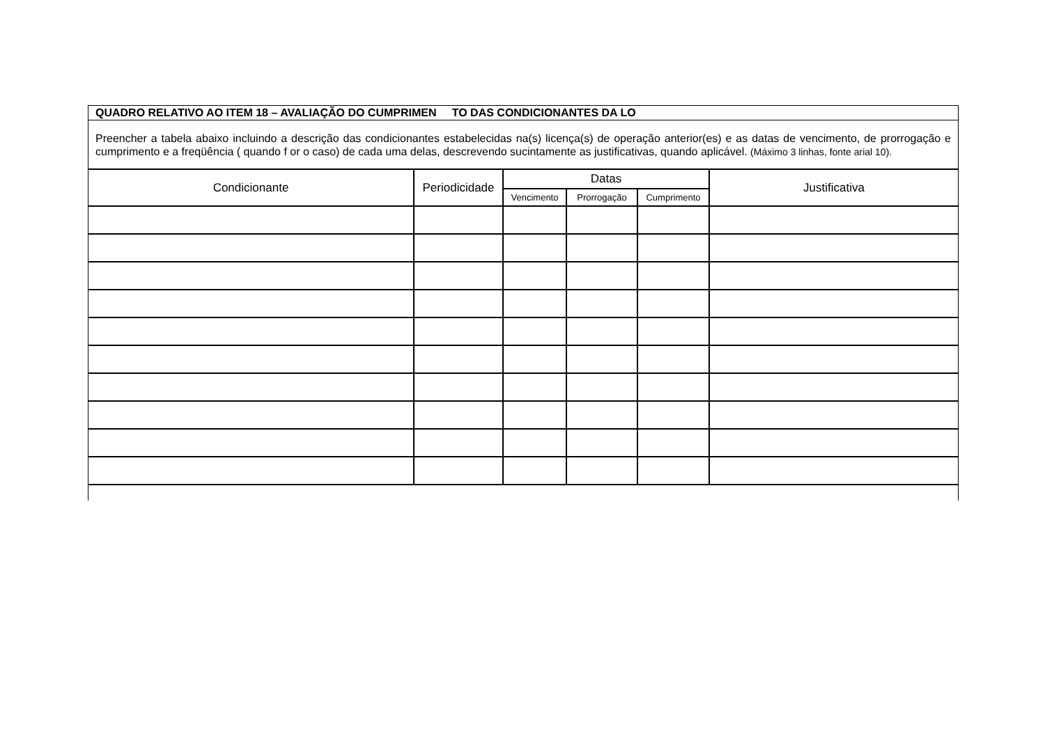QUADRO RELATIVO AO ITEM 18 – AVALIAÇÃO DO CUMPRIMEN TO DAS CONDICIONANTES DA LO
Preencher a tabela abaixo incluindo a descrição das condicionantes estabelecidas na(s) licença(s) de operação anterior(es) e as datas de vencimento, de prorrogação e cumprimento e a freqüência ( quando f or o caso) de cada uma delas, descrevendo sucintamente as justificativas, quando aplicável. (Máximo 3 linhas, fonte arial 10).
| Condicionante | Periodicidade | Datas | | | Justificativa |
| --- | --- | --- | --- | --- | --- |
| | | Vencimento | Prorrogação | Cumprimento | |